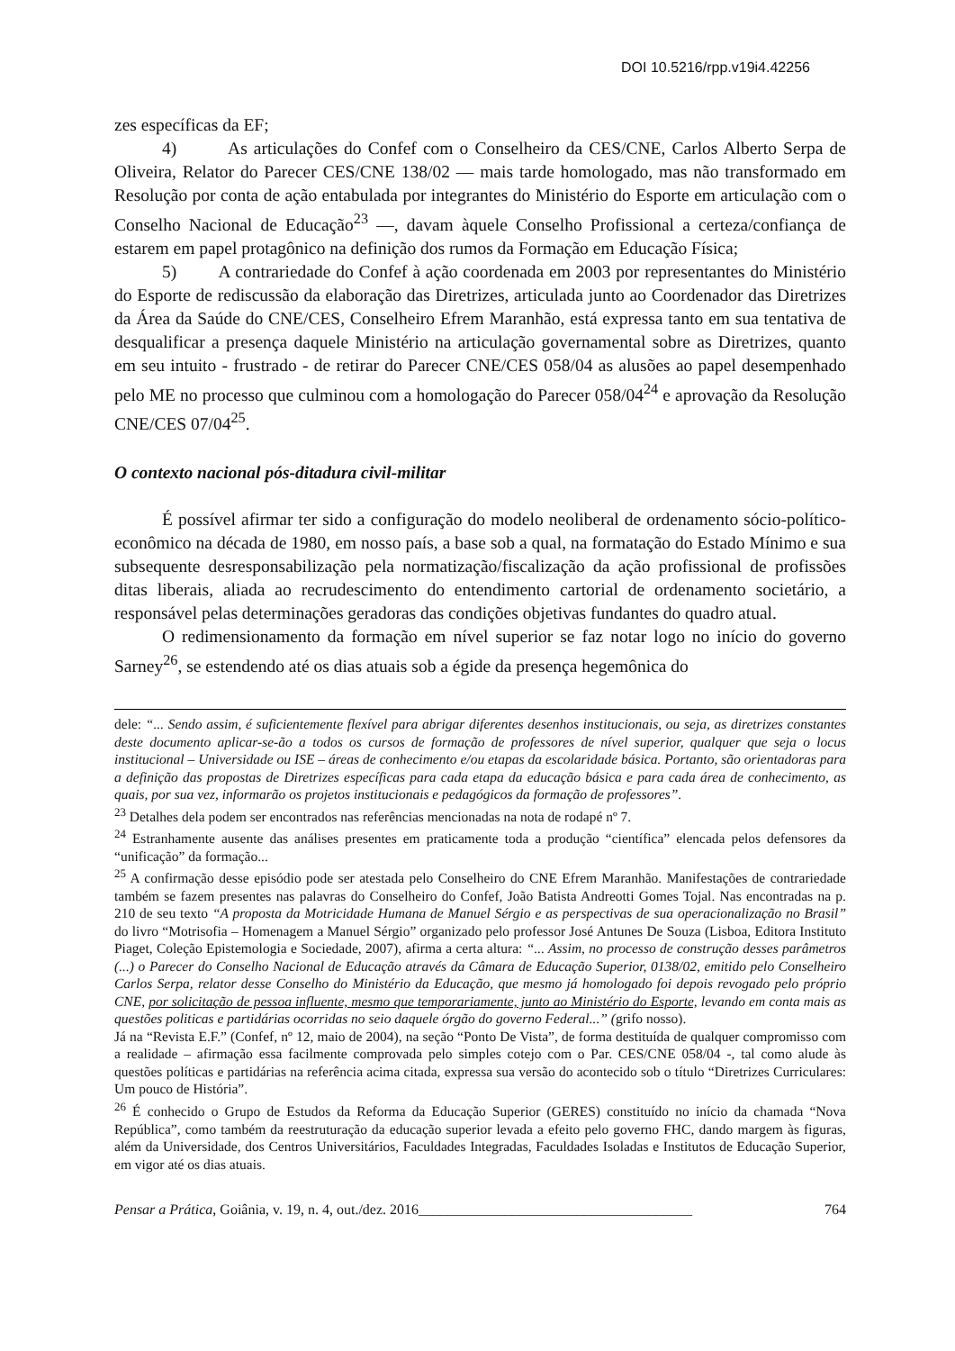DOI 10.5216/rpp.v19i4.42256
zes específicas da EF;
4) As articulações do Confef com o Conselheiro da CES/CNE, Carlos Alberto Serpa de Oliveira, Relator do Parecer CES/CNE 138/02 — mais tarde homologado, mas não transformado em Resolução por conta de ação entabulada por integrantes do Ministério do Esporte em articulação com o Conselho Nacional de Educação<sup>23</sup> —, davam àquele Conselho Profissional a certeza/confiança de estarem em papel protagônico na definição dos rumos da Formação em Educação Física;
5) A contrariedade do Confef à ação coordenada em 2003 por representantes do Ministério do Esporte de rediscussão da elaboração das Diretrizes, articulada junto ao Coordenador das Diretrizes da Área da Saúde do CNE/CES, Conselheiro Efrem Maranhão, está expressa tanto em sua tentativa de desqualificar a presença daquele Ministério na articulação governamental sobre as Diretrizes, quanto em seu intuito - frustrado - de retirar do Parecer CNE/CES 058/04 as alusões ao papel desempenhado pelo ME no processo que culminou com a homologação do Parecer 058/04<sup>24</sup> e aprovação da Resolução CNE/CES 07/04<sup>25</sup>.
O contexto nacional pós-ditadura civil-militar
É possível afirmar ter sido a configuração do modelo neoliberal de ordenamento sócio-político-econômico na década de 1980, em nosso país, a base sob a qual, na formatação do Estado Mínimo e sua subsequente desresponsabilização pela normatização/fiscalização da ação profissional de profissões ditas liberais, aliada ao recrudescimento do entendimento cartorial de ordenamento societário, a responsável pelas determinações geradoras das condições objetivas fundantes do quadro atual.
O redimensionamento da formação em nível superior se faz notar logo no início do governo Sarney<sup>26</sup>, se estendendo até os dias atuais sob a égide da presença hegemônica do
dele: “... Sendo assim, é suficientemente flexível para abrigar diferentes desenhos institucionais, ou seja, as diretrizes constantes deste documento aplicar-se-ão a todos os cursos de formação de professores de nível superior, qualquer que seja o locus institucional – Universidade ou ISE – áreas de conhecimento e/ou etapas da escolaridade básica. Portanto, são orientadoras para a definição das propostas de Diretrizes específicas para cada etapa da educação básica e para cada área de conhecimento, as quais, por sua vez, informarão os projetos institucionais e pedagógicos da formação de professores”.
<sup>23</sup> Detalhes dela podem ser encontrados nas referências mencionadas na nota de rodapé nº 7.
<sup>24</sup> Estranhamente ausente das análises presentes em praticamente toda a produção “científica” elencada pelos defensores da “unificação” da formação...
<sup>25</sup> A confirmação desse episódio pode ser atestada pelo Conselheiro do CNE Efrem Maranhão. Manifestações de contrariedade também se fazem presentes nas palavras do Conselheiro do Confef, João Batista Andreotti Gomes Tojal. Nas encontradas na p. 210 de seu texto “A proposta da Motricidade Humana de Manuel Sérgio e as perspectivas de sua operacionalização no Brasil” do livro “Motrisofia – Homenagem a Manuel Sérgio” organizado pelo professor José Antunes De Souza (Lisboa, Editora Instituto Piaget, Coleção Epistemologia e Sociedade, 2007), afirma a certa altura: “... Assim, no processo de construção desses parâmetros (...) o Parecer do Conselho Nacional de Educação através da Câmara de Educação Superior, 0138/02, emitido pelo Conselheiro Carlos Serpa, relator desse Conselho do Ministério da Educação, que mesmo já homologado foi depois revogado pelo próprio CNE, por solicitação de pessoa influente, mesmo que temporariamente, junto ao Ministério do Esporte, levando em conta mais as questões politicas e partidárias ocorridas no seio daquele órgão do governo Federal...” (grifo nosso).
Já na “Revista E.F.” (Confef, nº 12, maio de 2004), na seção “Ponto De Vista”, de forma destituída de qualquer compromisso com a realidade – afirmação essa facilmente comprovada pelo simples cotejo com o Par. CES/CNE 058/04 -, tal como alude às questões políticas e partidárias na referência acima citada, expressa sua versão do acontecido sob o título “Diretrizes Curriculares: Um pouco de História”.
<sup>26</sup> É conhecido o Grupo de Estudos da Reforma da Educação Superior (GERES) constituído no início da chamada “Nova República”, como também da reestruturação da educação superior levada a efeito pelo governo FHC, dando margem às figuras, além da Universidade, dos Centros Universitários, Faculdades Integradas, Faculdades Isoladas e Institutos de Educação Superior, em vigor até os dias atuais.
Pensar a Prática, Goiânia, v. 19, n. 4, out./dez. 2016______________________________________ 764